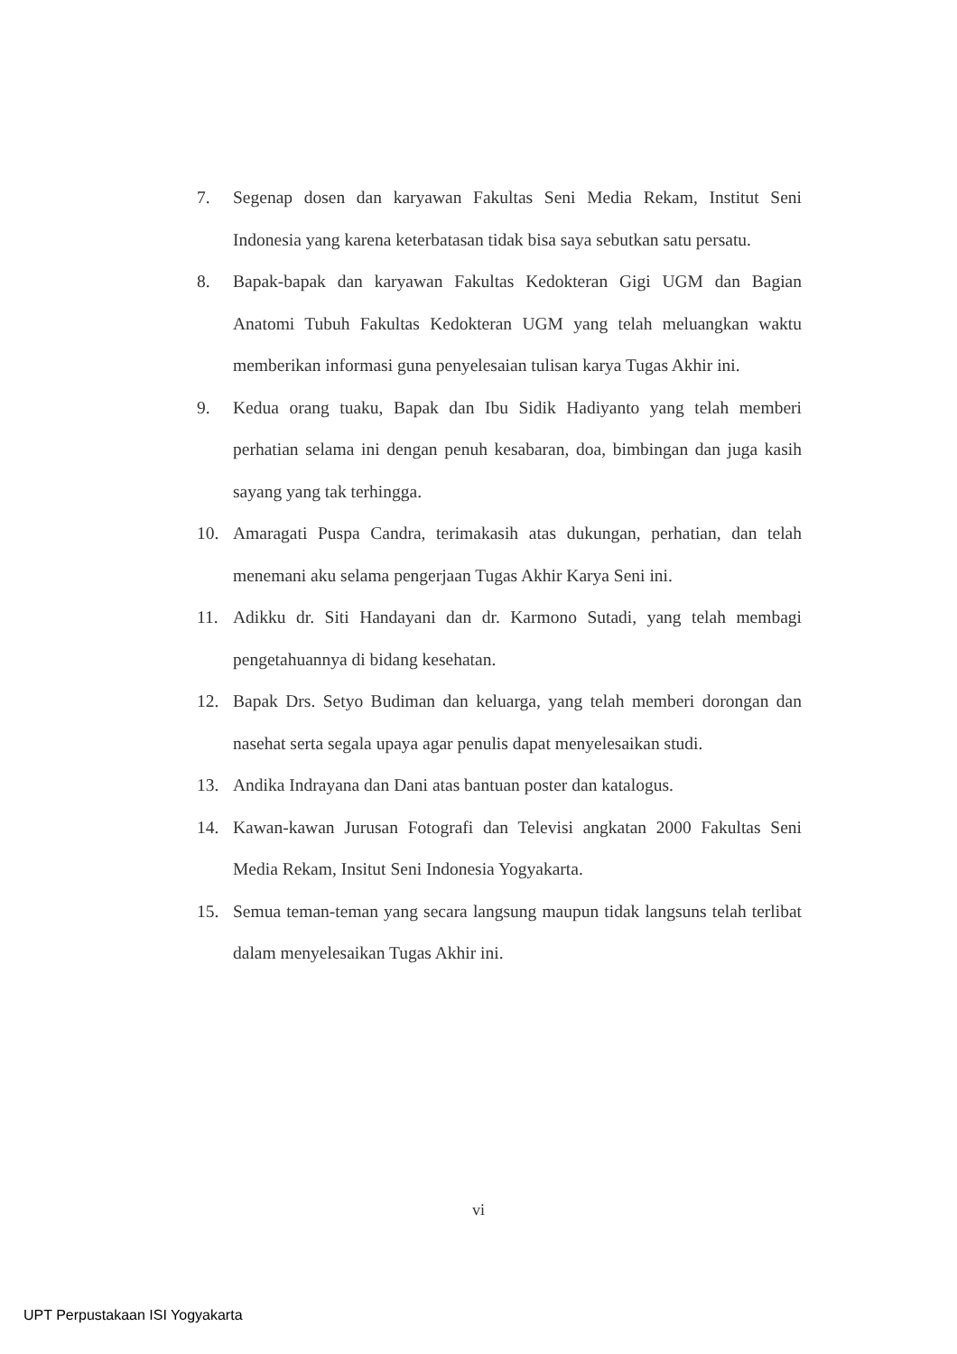7. Segenap dosen dan karyawan Fakultas Seni Media Rekam, Institut Seni Indonesia yang karena keterbatasan tidak bisa saya sebutkan satu persatu.
8. Bapak-bapak dan karyawan Fakultas Kedokteran Gigi UGM dan Bagian Anatomi Tubuh Fakultas Kedokteran UGM yang telah meluangkan waktu memberikan informasi guna penyelesaian tulisan karya Tugas Akhir ini.
9. Kedua orang tuaku, Bapak dan Ibu Sidik Hadiyanto yang telah memberi perhatian selama ini dengan penuh kesabaran, doa, bimbingan dan juga kasih sayang yang tak terhingga.
10. Amaragati Puspa Candra, terimakasih atas dukungan, perhatian, dan telah menemani aku selama pengerjaan Tugas Akhir Karya Seni ini.
11. Adikku dr. Siti Handayani dan dr. Karmono Sutadi, yang telah membagi pengetahuannya di bidang kesehatan.
12. Bapak Drs. Setyo Budiman dan keluarga, yang telah memberi dorongan dan nasehat serta segala upaya agar penulis dapat menyelesaikan studi.
13. Andika Indrayana dan Dani atas bantuan poster dan katalogus.
14. Kawan-kawan Jurusan Fotografi dan Televisi angkatan 2000 Fakultas Seni Media Rekam, Insitut Seni Indonesia Yogyakarta.
15. Semua teman-teman yang secara langsung maupun tidak langsuns telah terlibat dalam menyelesaikan Tugas Akhir ini.
vi
UPT Perpustakaan ISI Yogyakarta